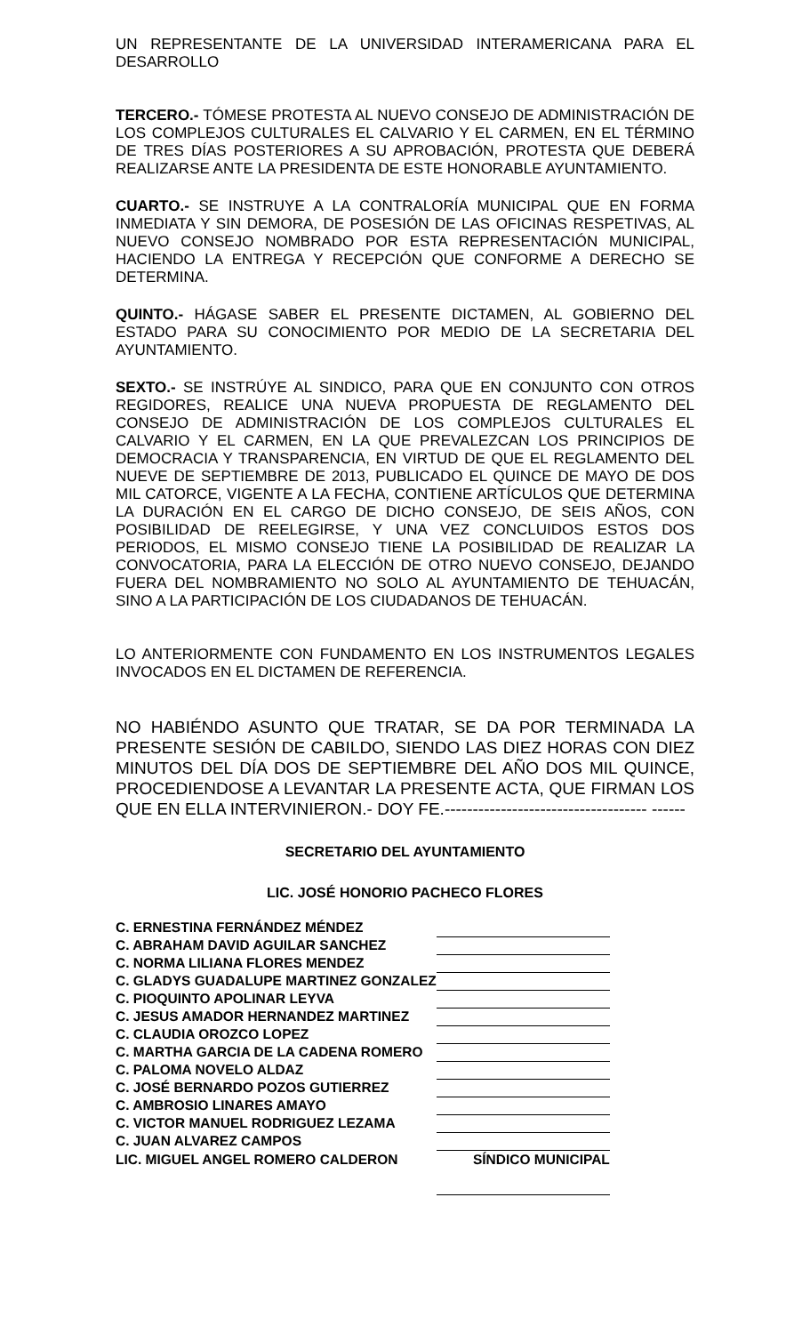UN REPRESENTANTE DE LA UNIVERSIDAD INTERAMERICANA PARA EL DESARROLLO
TERCERO.- TÓMESE PROTESTA AL NUEVO CONSEJO DE ADMINISTRACIÓN DE LOS COMPLEJOS CULTURALES EL CALVARIO Y EL CARMEN, EN EL TÉRMINO DE TRES DÍAS POSTERIORES A SU APROBACIÓN, PROTESTA QUE DEBERÁ REALIZARSE ANTE LA PRESIDENTA DE ESTE HONORABLE AYUNTAMIENTO.
CUARTO.- SE INSTRUYE A LA CONTRALORÍA MUNICIPAL QUE EN FORMA INMEDIATA Y SIN DEMORA, DE POSESIÓN DE LAS OFICINAS RESPETIVAS, AL NUEVO CONSEJO NOMBRADO POR ESTA REPRESENTACIÓN MUNICIPAL, HACIENDO LA ENTREGA Y RECEPCIÓN QUE CONFORME A DERECHO SE DETERMINA.
QUINTO.- HÁGASE SABER EL PRESENTE DICTAMEN, AL GOBIERNO DEL ESTADO PARA SU CONOCIMIENTO POR MEDIO DE LA SECRETARIA DEL AYUNTAMIENTO.
SEXTO.- SE INSTRÚYE AL SINDICO, PARA QUE EN CONJUNTO CON OTROS REGIDORES, REALICE UNA NUEVA PROPUESTA DE REGLAMENTO DEL CONSEJO DE ADMINISTRACIÓN DE LOS COMPLEJOS CULTURALES EL CALVARIO Y EL CARMEN, EN LA QUE PREVALEZCAN LOS PRINCIPIOS DE DEMOCRACIA Y TRANSPARENCIA, EN VIRTUD DE QUE EL REGLAMENTO DEL NUEVE DE SEPTIEMBRE DE 2013, PUBLICADO EL QUINCE DE MAYO DE DOS MIL CATORCE, VIGENTE A LA FECHA, CONTIENE ARTÍCULOS QUE DETERMINA LA DURACIÓN EN EL CARGO DE DICHO CONSEJO, DE SEIS AÑOS, CON POSIBILIDAD DE REELEGIRSE, Y UNA VEZ CONCLUIDOS ESTOS DOS PERIODOS, EL MISMO CONSEJO TIENE LA POSIBILIDAD DE REALIZAR LA CONVOCATORIA, PARA LA ELECCIÓN DE OTRO NUEVO CONSEJO, DEJANDO FUERA DEL NOMBRAMIENTO NO SOLO AL AYUNTAMIENTO DE TEHUACÁN, SINO A LA PARTICIPACIÓN DE LOS CIUDADANOS DE TEHUACÁN.
LO ANTERIORMENTE CON FUNDAMENTO EN LOS INSTRUMENTOS LEGALES INVOCADOS EN EL DICTAMEN DE REFERENCIA.
NO HABIÉNDO ASUNTO QUE TRATAR, SE DA POR TERMINADA LA PRESENTE SESIÓN DE CABILDO, SIENDO LAS DIEZ HORAS CON DIEZ MINUTOS DEL DÍA DOS DE SEPTIEMBRE DEL AÑO DOS MIL QUINCE, PROCEDIENDOSE A LEVANTAR LA PRESENTE ACTA, QUE FIRMAN LOS QUE EN ELLA INTERVINIERON.- DOY FE.------------------------------------ ------
SECRETARIO DEL AYUNTAMIENTO
LIC. JOSÉ HONORIO PACHECO FLORES
| C. ERNESTINA FERNÁNDEZ MÉNDEZ | |
| C. ABRAHAM DAVID AGUILAR SANCHEZ | |
| C. NORMA LILIANA FLORES MENDEZ | |
| C. GLADYS GUADALUPE MARTINEZ GONZALEZ | |
| C. PIOQUINTO APOLINAR LEYVA | |
| C. JESUS AMADOR HERNANDEZ MARTINEZ | |
| C. CLAUDIA OROZCO LOPEZ | |
| C. MARTHA GARCIA DE LA CADENA ROMERO | |
| C. PALOMA NOVELO ALDAZ | |
| C. JOSÉ BERNARDO POZOS GUTIERREZ | |
| C. AMBROSIO LINARES AMAYO | |
| C. VICTOR MANUEL RODRIGUEZ LEZAMA | |
| C. JUAN ALVAREZ CAMPOS | |
| LIC. MIGUEL ANGEL ROMERO CALDERON | SÍNDICO MUNICIPAL |